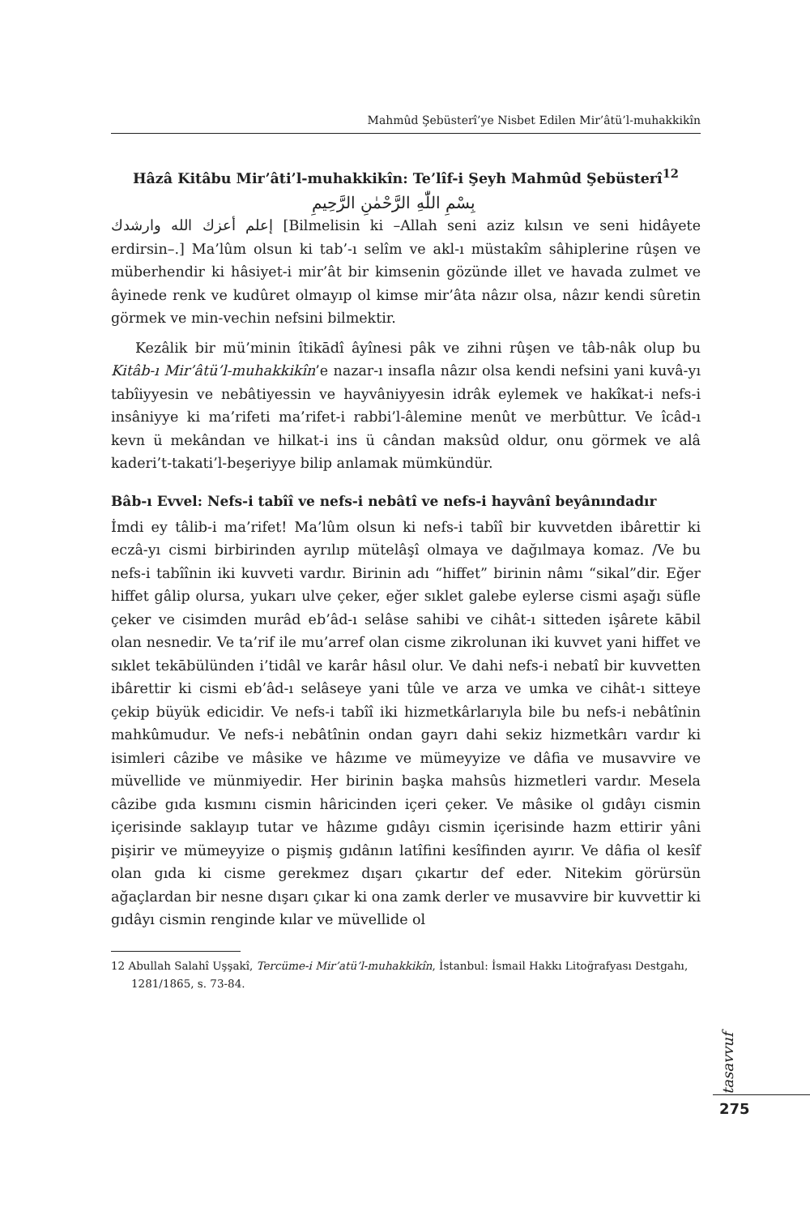Mahmûd Şebüsterî’ye Nisbet Edilen Mir’âtü’l-muhakkikîn
Hâzâ Kitâbu Mir’âti’l-muhakkikîn: Te’lîf-i Şeyh Mahmûd Şebüsterî<sup>12</sup>
بِسْمِ اللّٰهِ الرَّحْمٰنِ الرَّحِيمِ
إعلم أعزك الله وارشدك [Bilmelisin ki –Allah seni aziz kılsın ve seni hidâyete erdirsin–.] Ma’lûm olsun ki tab’-ı selîm ve akl-ı müstakîm sâhiplerine rûşen ve müberhendir ki hâsiyet-i mir’ât bir kimsenin gözünde illet ve havada zulmet ve âyinede renk ve kudûret olmayıp ol kimse mir’âta nâzır olsa, nâzır kendi sûretin görmek ve min-vechin nefsini bilmektir.
Kezâlik bir mü’minin îtikādî âyînesi pâk ve zihni rûşen ve tâb-nâk olup bu Kitâb-ı Mir’âtü’l-muhakkikîn’e nazar-ı insafla nâzır olsa kendi nefsini yani kuvâ-yı tabîiyyesin ve nebâtiyessin ve hayvâniyyesin idrâk eylemek ve hakîkat-i nefs-i insâniyye ki ma’rifeti ma’rifet-i rabbi’l-âlemine menût ve merbûttur. Ve îcâd-ı kevn ü mekândan ve hilkat-i ins ü cândan maksûd oldur, onu görmek ve alâ kaderi’t-takati’l-beşeriyye bilip anlamak mümkündür.
Bâb-ı Evvel: Nefs-i tabîî ve nefs-i nebâtî ve nefs-i hayvânî beyânındadır
İmdi ey tâlib-i ma’rifet! Ma’lûm olsun ki nefs-i tabîî bir kuvvetden ibârettir ki eczâ-yı cismi birbirinden ayrılıp mütelâşî olmaya ve dağılmaya komaz. /Ve bu nefs-i tabîînin iki kuvveti vardır. Birinin adı “hiffet” birinin nâmı “sikal”dir. Eğer hiffet gâlip olursa, yukarı ulve çeker, eğer sıklet galebe eylerse cismi aşağı süfle çeker ve cisimden murâd eb’âd-ı selâse sahibi ve cihât-ı sitteden işârete kābil olan nesnedir. Ve ta’rif ile mu’arref olan cisme zikrolunan iki kuvvet yani hiffet ve sıklet tekābülünden i’tidâl ve karâr hâsıl olur. Ve dahi nefs-i nebatî bir kuvvetten ibârettir ki cismi eb’âd-ı selâseye yani tûle ve arza ve umka ve cihât-ı sitteye çekip büyük edicidir. Ve nefs-i tabîî iki hizmetkârlarıyla bile bu nefs-i nebâtînin mahkûmudur. Ve nefs-i nebâtînin ondan gayrı dahi sekiz hizmetkârı vardır ki isimleri câzibe ve mâsike ve hâzıme ve mümeyyize ve dâfia ve musavvire ve müvellide ve münmiyedir. Her birinin başka mahsûs hizmetleri vardır. Mesela câzibe gıda kısmını cismin hâricinden içeri çeker. Ve mâsike ol gıdâyı cismin içerisinde saklayıp tutar ve hâzıme gıdâyı cismin içerisinde hazm ettirir yâni pişirir ve mümeyyize o pişmiş gıdânın latîfini kesîfinden ayırır. Ve dâfia ol kesîf olan gıda ki cisme gerekmez dışarı çıkartır def eder. Nitekim görürsün ağaçlardan bir nesne dışarı çıkar ki ona zamk derler ve musavvire bir kuvvettir ki gıdâyı cismin renginde kılar ve müvellide ol
12 Abullah Salahî Uşşakî, Tercüme-i Mir’atü’l-muhakkikîn, İstanbul: İsmail Hakkı Litoğrafyası Destgahı, 1281/1865, s. 73-84.
tasavvuf
275